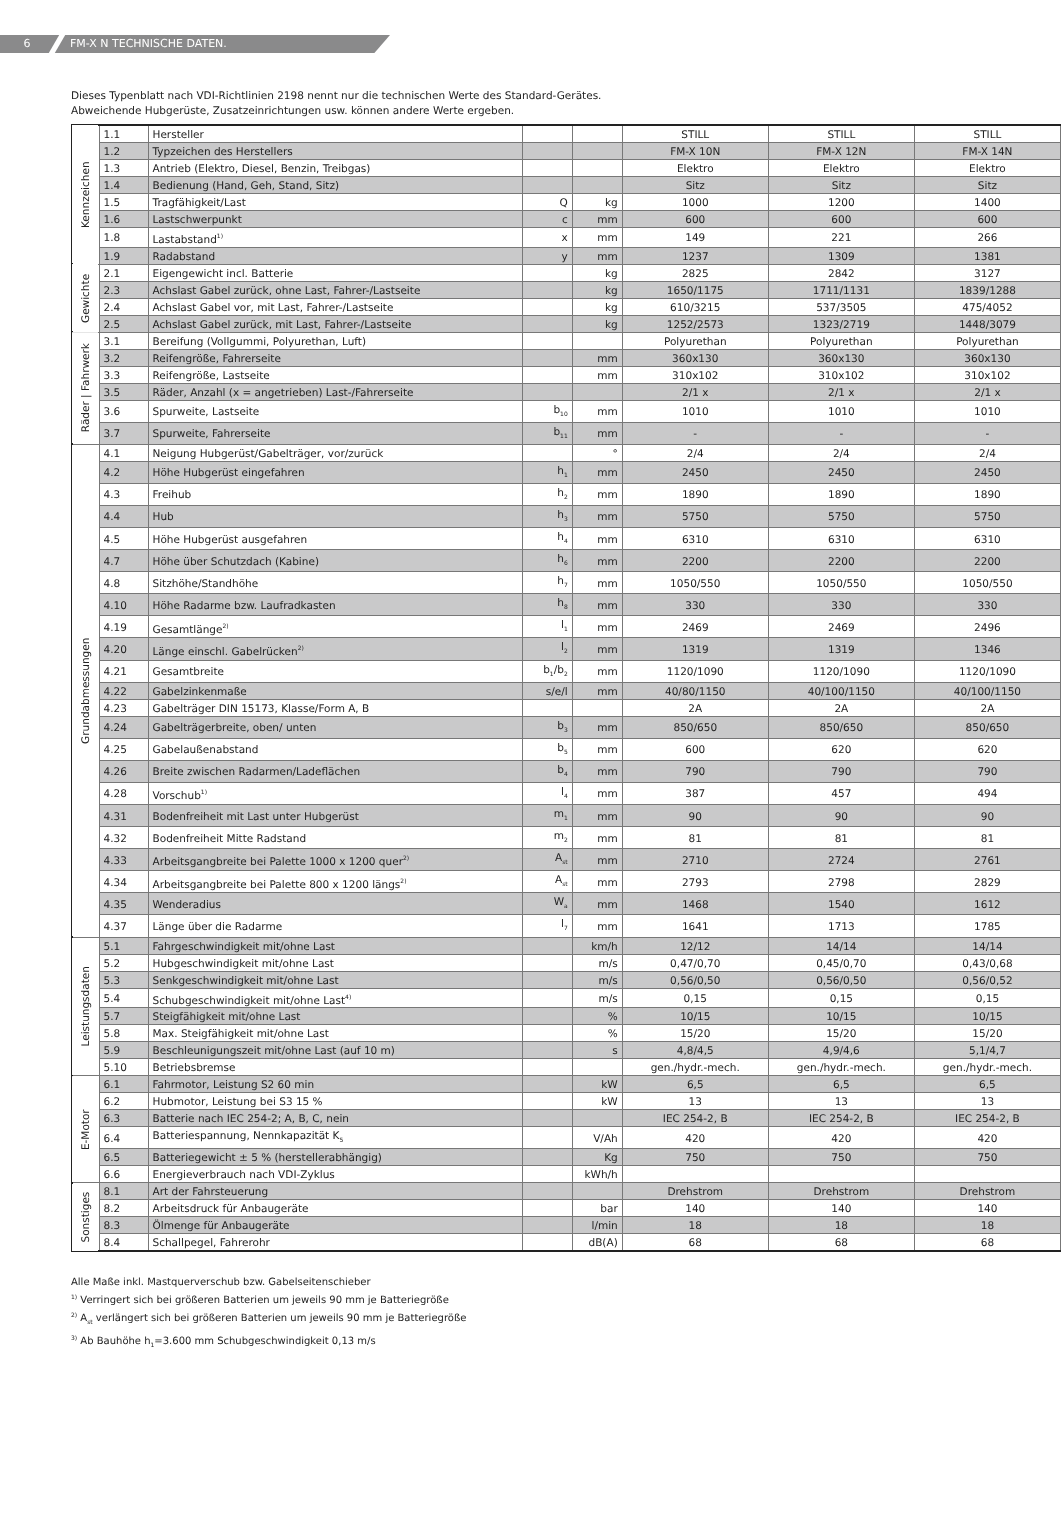6 FM-X N TECHNISCHE DATEN.
Dieses Typenblatt nach VDI-Richtlinien 2198 nennt nur die technischen Werte des Standard-Gerätes.
Abweichende Hubgerüste, Zusatzeinrichtungen usw. können andere Werte ergeben.
| Kennzeichen | 1.1 | Hersteller | | | STILL | STILL | STILL |
| | 1.2 | Typzeichen des Herstellers | | | FM-X 10N | FM-X 12N | FM-X 14N |
| | 1.3 | Antrieb (Elektro, Diesel, Benzin, Treibgas) | | | Elektro | Elektro | Elektro |
| | 1.4 | Bedienung (Hand, Geh, Stand, Sitz) | | | Sitz | Sitz | Sitz |
| | 1.5 | Tragfähigkeit/Last | Q | kg | 1000 | 1200 | 1400 |
| | 1.6 | Lastschwerpunkt | c | mm | 600 | 600 | 600 |
| | 1.8 | Lastabstand<sup>1)</sup> | x | mm | 149 | 221 | 266 |
| | 1.9 | Radabstand | y | mm | 1237 | 1309 | 1381 |
| Gewichte | 2.1 | Eigengewicht incl. Batterie | | kg | 2825 | 2842 | 3127 |
| | 2.3 | Achslast Gabel zurück, ohne Last, Fahrer-/Lastseite | | kg | 1650/1175 | 1711/1131 | 1839/1288 |
| | 2.4 | Achslast Gabel vor, mit Last, Fahrer-/Lastseite | | kg | 610/3215 | 537/3505 | 475/4052 |
| | 2.5 | Achslast Gabel zurück, mit Last, Fahrer-/Lastseite | | kg | 1252/2573 | 1323/2719 | 1448/3079 |
| Räder / Fahrwerk | 3.1 | Bereifung (Vollgummi, Polyurethan, Luft) | | | Polyurethan | Polyurethan | Polyurethan |
| | 3.2 | Reifengröße, Fahrerseite | | mm | 360x130 | 360x130 | 360x130 |
| | 3.3 | Reifengröße, Lastseite | | mm | 310x102 | 310x102 | 310x102 |
| | 3.5 | Räder, Anzahl (x = angetrieben) Last-/Fahrerseite | | | 2/1 x | 2/1 x | 2/1 x |
| | 3.6 | Spurweite, Lastseite | b<sub>10</sub> | mm | 1010 | 1010 | 1010 |
| | 3.7 | Spurweite, Fahrerseite | b<sub>11</sub> | mm | - | - | - |
| Grundabmessungen | 4.1 | Neigung Hubgerüst/Gabelträger, vor/zurück | | ° | 2/4 | 2/4 | 2/4 |
| | 4.2 | Höhe Hubgerüst eingefahren | h<sub>1</sub> | mm | 2450 | 2450 | 2450 |
| | 4.3 | Freihub | h<sub>2</sub> | mm | 1890 | 1890 | 1890 |
| | 4.4 | Hub | h<sub>3</sub> | mm | 5750 | 5750 | 5750 |
| | 4.5 | Höhe Hubgerüst ausgefahren | h<sub>4</sub> | mm | 6310 | 6310 | 6310 |
| | 4.7 | Höhe über Schutzdach (Kabine) | h<sub>6</sub> | mm | 2200 | 2200 | 2200 |
| | 4.8 | Sitzhöhe/Standhöhe | h<sub>7</sub> | mm | 1050/550 | 1050/550 | 1050/550 |
| | 4.10 | Höhe Radarme bzw. Laufradkasten | h<sub>8</sub> | mm | 330 | 330 | 330 |
| | 4.19 | Gesamtlänge<sup>2)</sup> | l<sub>1</sub> | mm | 2469 | 2469 | 2496 |
| | 4.20 | Länge einschl. Gabelrücken<sup>2)</sup> | l<sub>2</sub> | mm | 1319 | 1319 | 1346 |
| | 4.21 | Gesamtbreite | b<sub>1</sub>/b<sub>2</sub> | mm | 1120/1090 | 1120/1090 | 1120/1090 |
| | 4.22 | Gabelzinkenmaße | s/e/l | mm | 40/80/1150 | 40/100/1150 | 40/100/1150 |
| | 4.23 | Gabelträger DIN 15173, Klasse/Form A, B | | | 2A | 2A | 2A |
| | 4.24 | Gabelträgerbreite, oben/ unten | b<sub>3</sub> | mm | 850/650 | 850/650 | 850/650 |
| | 4.25 | Gabelaußenabstand | b<sub>5</sub> | mm | 600 | 620 | 620 |
| | 4.26 | Breite zwischen Radarmen/Ladeflächen | b<sub>4</sub> | mm | 790 | 790 | 790 |
| | 4.28 | Vorschub<sup>1)</sup> | l<sub>4</sub> | mm | 387 | 457 | 494 |
| | 4.31 | Bodenfreiheit mit Last unter Hubgerüst | m<sub>1</sub> | mm | 90 | 90 | 90 |
| | 4.32 | Bodenfreiheit Mitte Radstand | m<sub>2</sub> | mm | 81 | 81 | 81 |
| | 4.33 | Arbeitsgangbreite bei Palette 1000 x 1200 quer<sup>2)</sup> | A<sub>st</sub> | mm | 2710 | 2724 | 2761 |
| | 4.34 | Arbeitsgangbreite bei Palette 800 x 1200 längs<sup>2)</sup> | A<sub>st</sub> | mm | 2793 | 2798 | 2829 |
| | 4.35 | Wenderadius | W<sub>a</sub> | mm | 1468 | 1540 | 1612 |
| | 4.37 | Länge über die Radarme | l<sub>7</sub> | mm | 1641 | 1713 | 1785 |
| Leistungsdaten | 5.1 | Fahrgeschwindigkeit mit/ohne Last | | km/h | 12/12 | 14/14 | 14/14 |
| | 5.2 | Hubgeschwindigkeit mit/ohne Last | | m/s | 0,47/0,70 | 0,45/0,70 | 0,43/0,68 |
| | 5.3 | Senkgeschwindigkeit mit/ohne Last | | m/s | 0,56/0,50 | 0,56/0,50 | 0,56/0,52 |
| | 5.4 | Schubgeschwindigkeit mit/ohne Last<sup>4)</sup> | | m/s | 0,15 | 0,15 | 0,15 |
| | 5.7 | Steigfähigkeit mit/ohne Last | | % | 10/15 | 10/15 | 10/15 |
| | 5.8 | Max. Steigfähigkeit mit/ohne Last | | % | 15/20 | 15/20 | 15/20 |
| | 5.9 | Beschleunigungszeit mit/ohne Last (auf 10 m) | | s | 4,8/4,5 | 4,9/4,6 | 5,1/4,7 |
| | 5.10 | Betriebsbremse | | | gen./hydr.-mech. | gen./hydr.-mech. | gen./hydr.-mech. |
| E-Motor | 6.1 | Fahrmotor, Leistung S2 60 min | | kW | 6,5 | 6,5 | 6,5 |
| | 6.2 | Hubmotor, Leistung bei S3 15 % | | kW | 13 | 13 | 13 |
| | 6.3 | Batterie nach IEC 254-2; A, B, C, nein | | | IEC 254-2, B | IEC 254-2, B | IEC 254-2, B |
| | 6.4 | Batteriespannung, Nennkapazität K<sub>5</sub> | | V/Ah | 420 | 420 | 420 |
| | 6.5 | Batteriegewicht ± 5 % (herstellerabhängig) | | Kg | 750 | 750 | 750 |
| | 6.6 | Energieverbrauch nach VDI-Zyklus | | kWh/h | | | |
| Sonstiges | 8.1 | Art der Fahrsteuerung | | | Drehstrom | Drehstrom | Drehstrom |
| | 8.2 | Arbeitsdruck für Anbaugeräte | | bar | 140 | 140 | 140 |
| | 8.3 | Ölmenge für Anbaugeräte | | l/min | 18 | 18 | 18 |
| | 8.4 | Schallpegel, Fahrerohr | | dB(A) | 68 | 68 | 68 |
Alle Maße inkl. Mastquerverschub bzw. Gabelseitenschieber
<sup>1)</sup> Verringert sich bei größeren Batterien um jeweils 90 mm je Batteriegröße
<sup>2)</sup> A<sub>st</sub> verlängert sich bei größeren Batterien um jeweils 90 mm je Batteriegröße
<sup>3)</sup> Ab Bauhöhe h<sub>1</sub>=3.600 mm Schubgeschwindigkeit 0,13 m/s